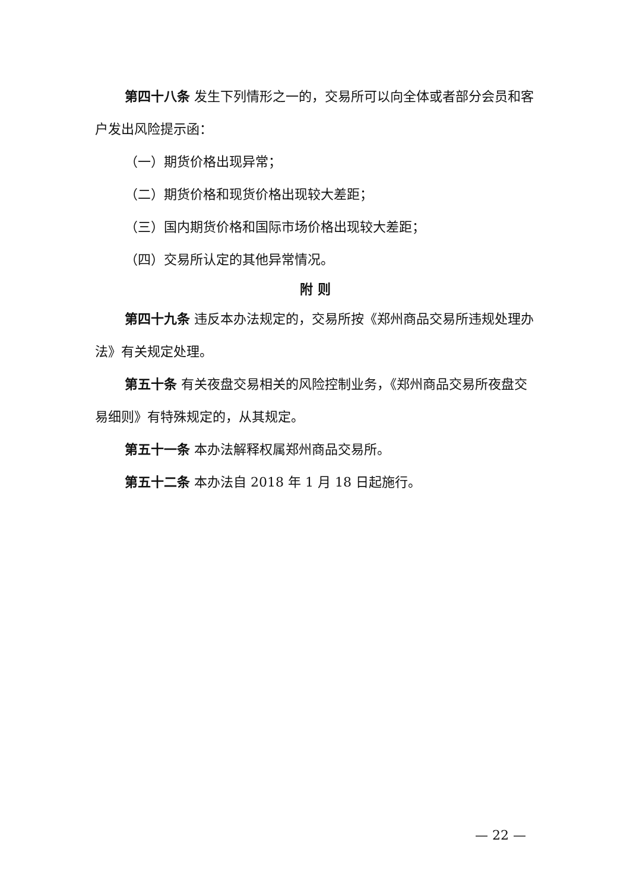第四十八条 发生下列情形之一的，交易所可以向全体或者部分会员和客户发出风险提示函：
（一）期货价格出现异常；
（二）期货价格和现货价格出现较大差距；
（三）国内期货价格和国际市场价格出现较大差距；
（四）交易所认定的其他异常情况。
附 则
第四十九条 违反本办法规定的，交易所按《郑州商品交易所违规处理办法》有关规定处理。
第五十条 有关夜盘交易相关的风险控制业务，《郑州商品交易所夜盘交易细则》有特殊规定的，从其规定。
第五十一条 本办法解释权属郑州商品交易所。
第五十二条 本办法自 2018 年 1 月 18 日起施行。
— 22 —